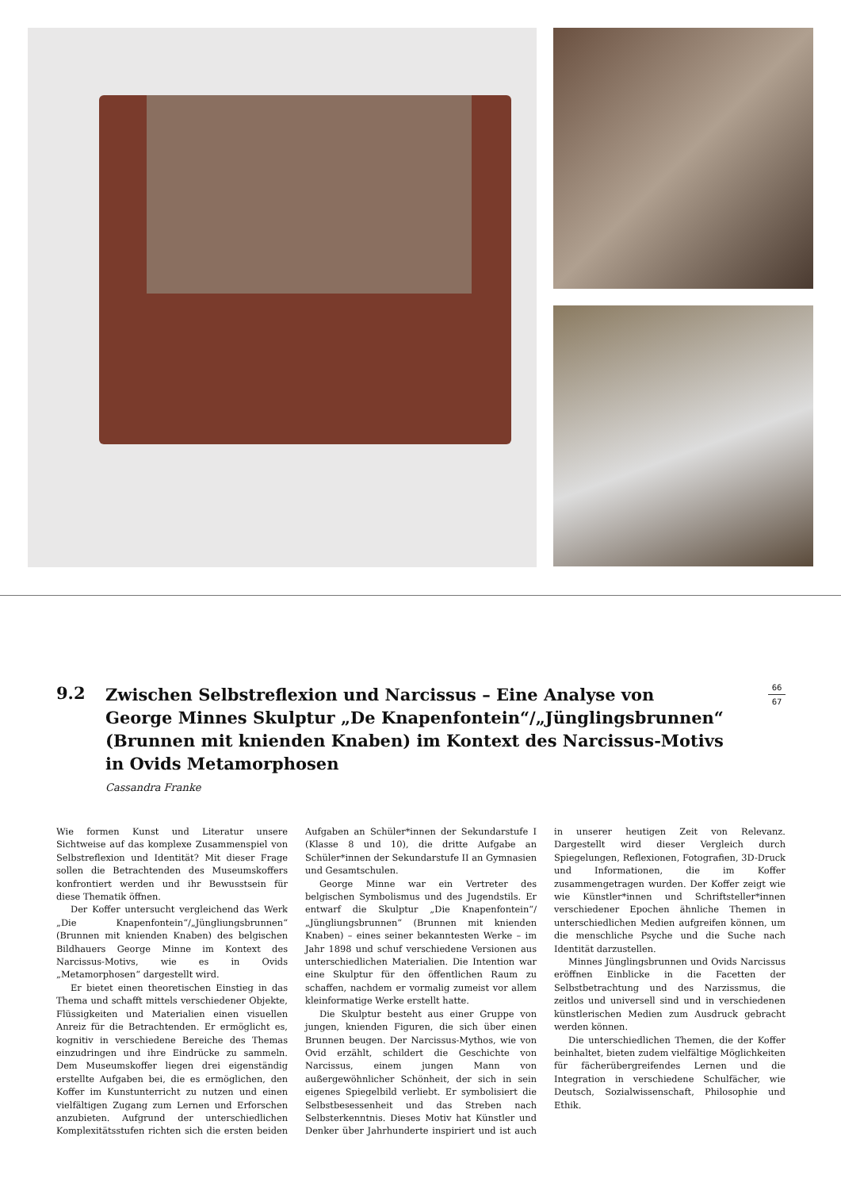9.2
Zwischen Selbstreflexion und Narcissus – Eine Analyse von George Minnes Skulptur „De Knapenfontein“/„Jünglingsbrunnen“ (Brunnen mit knienden Knaben) im Kontext des Narcissus-Motivs in Ovids Metamorphosen
66
67
Cassandra Franke
Wie formen Kunst und Literatur unsere Sichtweise auf das komplexe Zusammenspiel von Selbstreflexion und Identität? Mit dieser Frage sollen die Betrachtenden des Museumskoffers konfrontiert werden und ihr Bewusstsein für diese Thematik öffnen.
Der Koffer untersucht vergleichend das Werk „Die Knapenfontein“/„Jüngliungsbrunnen“ (Brunnen mit knienden Knaben) des belgischen Bildhauers George Minne im Kontext des Narcissus-Motivs, wie es in Ovids „Metamorphosen“ dargestellt wird.
Er bietet einen theoretischen Einstieg in das Thema und schafft mittels verschiedener Objekte, Flüssigkeiten und Materialien einen visuellen Anreiz für die Betrachtenden. Er ermöglicht es, kognitiv in verschiedene Bereiche des Themas einzudringen und ihre Eindrücke zu sammeln. Dem Museumskoffer liegen drei eigenständig erstellte Aufgaben bei, die es ermöglichen, den Koffer im Kunstunterricht zu nutzen und einen vielfältigen Zugang zum Lernen und Erforschen anzubieten. Aufgrund der unterschiedlichen Komplexitätsstufen richten sich die ersten beiden Aufgaben an Schüler*innen der Sekundarstufe I (Klasse 8 und 10), die dritte Aufgabe an Schüler*innen der Sekundarstufe II an Gymnasien und Gesamtschulen.
George Minne war ein Vertreter des belgischen Symbolismus und des Jugendstils. Er entwarf die Skulptur „Die Knapenfontein“/„Jüngliungsbrunnen“ (Brunnen mit knienden Knaben) – eines seiner bekanntesten Werke – im Jahr 1898 und schuf verschiedene Versionen aus unterschiedlichen Materialien. Die Intention war eine Skulptur für den öffentlichen Raum zu schaffen, nachdem er vormalig zumeist vor allem kleinformatige Werke erstellt hatte.
Die Skulptur besteht aus einer Gruppe von jungen, knienden Figuren, die sich über einen Brunnen beugen. Der Narcissus-Mythos, wie von Ovid erzählt, schildert die Geschichte von Narcissus, einem jungen Mann von außergewöhnlicher Schönheit, der sich in sein eigenes Spiegelbild verliebt. Er symbolisiert die Selbstbesessenheit und das Streben nach Selbsterkenntnis. Dieses Motiv hat Künstler und Denker über Jahrhunderte inspiriert und ist auch in unserer heutigen Zeit von Relevanz. Dargestellt wird dieser Vergleich durch Spiegelungen, Reflexionen, Fotografien, 3D-Druck und Informationen, die im Koffer zusammengetragen wurden. Der Koffer zeigt wie wie Künstler*innen und Schriftsteller*innen verschiedener Epochen ähnliche Themen in unterschiedlichen Medien aufgreifen können, um die menschliche Psyche und die Suche nach Identität darzustellen.
Minnes Jünglingsbrunnen und Ovids Narcissus eröffnen Einblicke in die Facetten der Selbstbetrachtung und des Narzissmus, die zeitlos und universell sind und in verschiedenen künstlerischen Medien zum Ausdruck gebracht werden können.
Die unterschiedlichen Themen, die der Koffer beinhaltet, bieten zudem vielfältige Möglichkeiten für fächerübergreifendes Lernen und die Integration in verschiedene Schulfächer, wie Deutsch, Sozialwissenschaft, Philosophie und Ethik.